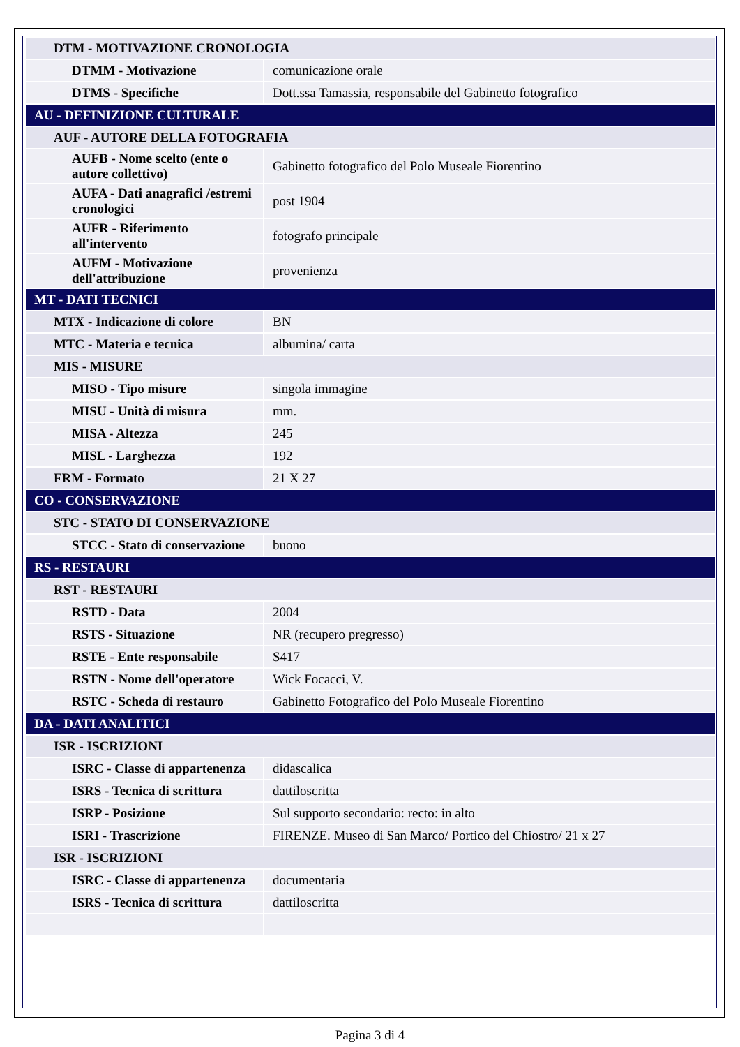| DTM - MOTIVAZIONE CRONOLOGIA | |
| DTMM - Motivazione | comunicazione orale |
| DTMS - Specifiche | Dott.ssa Tamassia, responsabile del Gabinetto fotografico |
| AU - DEFINIZIONE CULTURALE | |
| AUF - AUTORE DELLA FOTOGRAFIA | |
| AUFB - Nome scelto (ente o autore collettivo) | Gabinetto fotografico del Polo Museale Fiorentino |
| AUFA - Dati anagrafici /estremi cronologici | post 1904 |
| AUFR - Riferimento all'intervento | fotografo principale |
| AUFM - Motivazione dell'attribuzione | provenienza |
| MT - DATI TECNICI | |
| MTX - Indicazione di colore | BN |
| MTC - Materia e tecnica | albumina/ carta |
| MIS - MISURE | |
| MISO - Tipo misure | singola immagine |
| MISU - Unità di misura | mm. |
| MISA - Altezza | 245 |
| MISL - Larghezza | 192 |
| FRM - Formato | 21 X 27 |
| CO - CONSERVAZIONE | |
| STC - STATO DI CONSERVAZIONE | |
| STCC - Stato di conservazione | buono |
| RS - RESTAURI | |
| RST - RESTAURI | |
| RSTD - Data | 2004 |
| RSTS - Situazione | NR (recupero pregresso) |
| RSTE - Ente responsabile | S417 |
| RSTN - Nome dell'operatore | Wick Focacci, V. |
| RSTC - Scheda di restauro | Gabinetto Fotografico del Polo Museale Fiorentino |
| DA - DATI ANALITICI | |
| ISR - ISCRIZIONI | |
| ISRC - Classe di appartenenza | didascalica |
| ISRS - Tecnica di scrittura | dattiloscritta |
| ISRP - Posizione | Sul supporto secondario: recto: in alto |
| ISRI - Trascrizione | FIRENZE. Museo di San Marco/ Portico del Chiostro/ 21 x 27 |
| ISR - ISCRIZIONI | |
| ISRC - Classe di appartenenza | documentaria |
| ISRS - Tecnica di scrittura | dattiloscritta |
Pagina 3 di 4